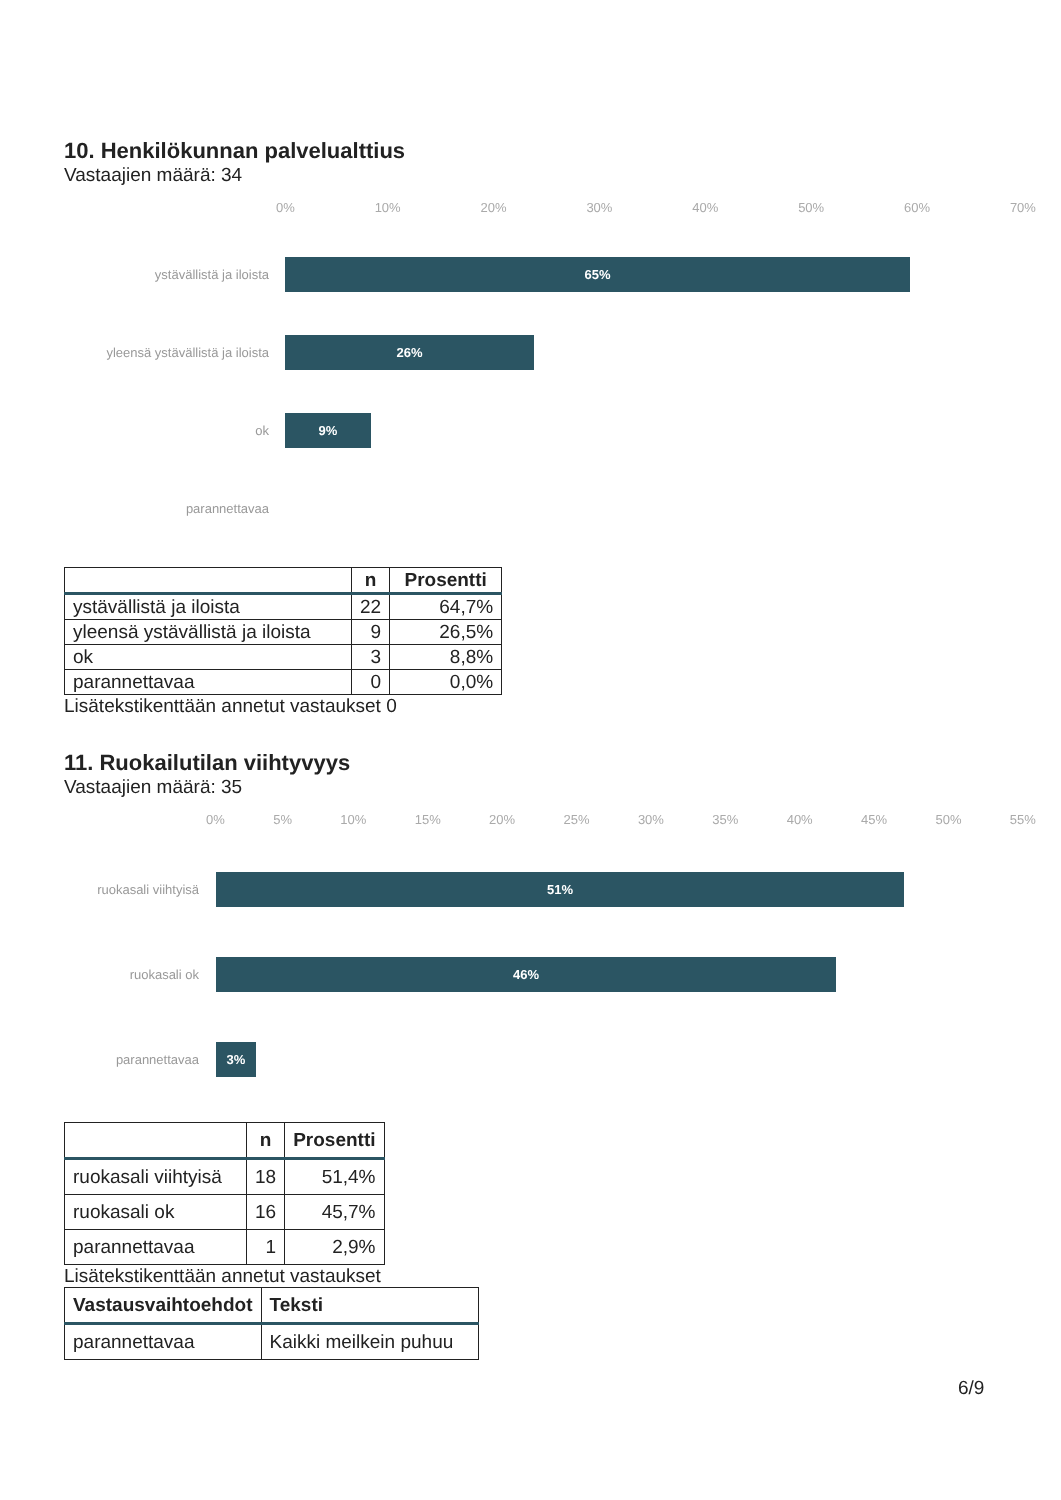10. Henkilökunnan palvelualttius
Vastaajien määrä: 34
0% 10% 20% 30% 40% 50% 60% 70%
ystävällistä ja iloista
65%
yleensä ystävällistä ja iloista
26%
ok
9%
parannettavaa
| | n | Prosentti |
| --- | --- | --- |
| ystävällistä ja iloista | 22 | 64,7% |
| yleensä ystävällistä ja iloista | 9 | 26,5% |
| ok | 3 | 8,8% |
| parannettavaa | 0 | 0,0% |
Lisätekstikenttään annetut vastaukset 0
11. Ruokailutilan viihtyvyys
Vastaajien määrä: 35
0% 5% 10% 15% 20% 25% 30% 35% 40% 45% 50% 55%
ruokasali viihtyisä
51%
ruokasali ok
46%
parannettavaa
3%
| | n | Prosentti |
| --- | --- | --- |
| ruokasali viihtyisä | 18 | 51,4% |
| ruokasali ok | 16 | 45,7% |
| parannettavaa | 1 | 2,9% |
Lisätekstikenttään annetut vastaukset
| Vastausvaihtoehdot | Teksti |
| --- | --- |
| parannettavaa | Kaikki meilkein puhuu |
6/9